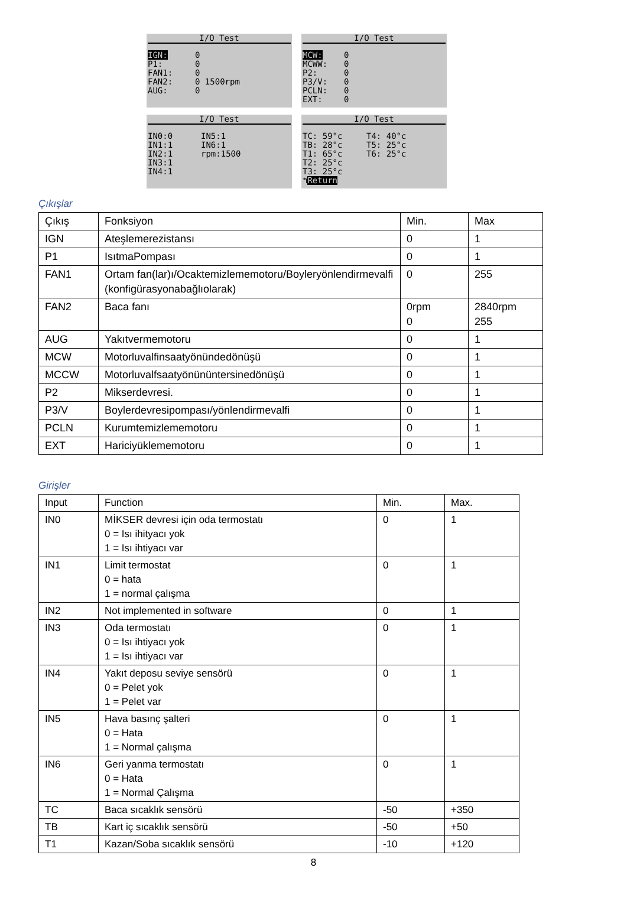I/O Test
IGN: 0
P1: 0
FAN1: 0
FAN2: 0 1500rpm
AUG: 0
I/O Test
MCW: 0
MCWW: 0
P2: 0
P3/V: 0
PCLN: 0
EXT: 0
I/O Test
IN0:0 IN5:1
IN1:1 IN6:1
IN2:1 rpm:1500
IN3:1
IN4:1
I/O Test
TC: 59°c T4: 40°c
TB: 28°c T5: 25°c
T1: 65°c T6: 25°c
T2: 25°c
T3: 25°c
↰ Return
Çıkışlar
| Çıkış | Fonksiyon | Min. | Max |
| --- | --- | --- | --- |
| IGN | Ateşlemerezistansı | 0 | 1 |
| P1 | IsıtmaPompası | 0 | 1 |
| FAN1 | Ortam fan(lar)ı/Ocaktemizlememotoru/Boyleryönlendirmevalfi (konfigürasyonabağlıolarak) | 0 | 255 |
| FAN2 | Baca fanı | 0rpm 0 | 2840rpm 255 |
| AUG | Yakıtvermemotoru | 0 | 1 |
| MCW | Motorluvalfinsaatyönündedönüşü | 0 | 1 |
| MCCW | Motorluvalfsaatyönününtersinedönüşü | 0 | 1 |
| P2 | Mikserdevresi. | 0 | 1 |
| P3/V | Boylerdevresipompası/yönlendirmevalfi | 0 | 1 |
| PCLN | Kurumtemizlememotoru | 0 | 1 |
| EXT | Hariciyüklememotoru | 0 | 1 |
Girişler
| Input | Function | Min. | Max. |
| --- | --- | --- | --- |
| IN0 | MİKSER devresi için oda termostatı 0 = Isı ihityacı yok 1 = Isı ihtiyacı var | 0 | 1 |
| IN1 | Limit termostat 0 = hata 1 = normal çalışma | 0 | 1 |
| IN2 | Not implemented in software | 0 | 1 |
| IN3 | Oda termostatı 0 = Isı ihtiyacı yok 1 = Isı ihtiyacı var | 0 | 1 |
| IN4 | Yakıt deposu seviye sensörü 0 = Pelet yok 1 = Pelet var | 0 | 1 |
| IN5 | Hava basınç şalteri 0 = Hata 1 = Normal çalışma | 0 | 1 |
| IN6 | Geri yanma termostatı 0 = Hata 1 = Normal Çalışma | 0 | 1 |
| TC | Baca sıcaklık sensörü | -50 | +350 |
| TB | Kart iç sıcaklık sensörü | -50 | +50 |
| T1 | Kazan/Soba sıcaklık sensörü | -10 | +120 |
8